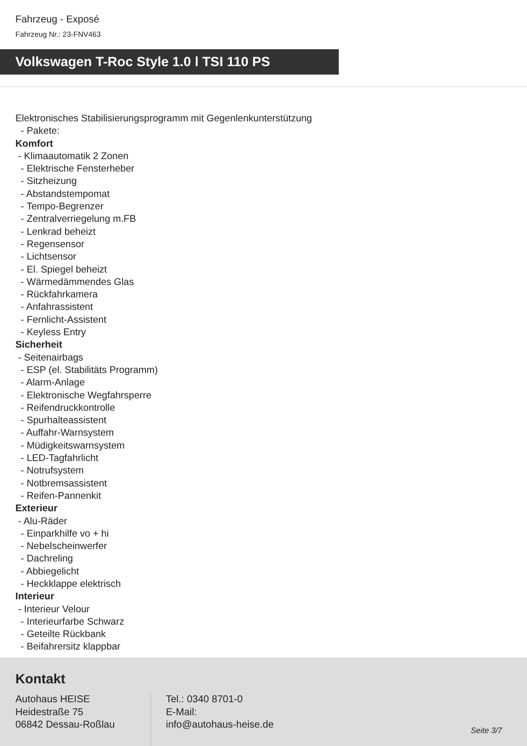Fahrzeug - Exposé
Fahrzeug Nr.: 23-FNV463
Volkswagen T-Roc Style 1.0 l TSI 110 PS
Elektronisches Stabilisierungsprogramm mit Gegenlenkunterstützung
- Pakete:
Komfort
- Klimaautomatik 2 Zonen
- Elektrische Fensterheber
- Sitzheizung
- Abstandstempomat
- Tempo-Begrenzer
- Zentralverriegelung m.FB
- Lenkrad beheizt
- Regensensor
- Lichtsensor
- El. Spiegel beheizt
- Wärmedämmendes Glas
- Rückfahrkamera
- Anfahrassistent
- Fernlicht-Assistent
- Keyless Entry
Sicherheit
- Seitenairbags
- ESP (el. Stabilitäts Programm)
- Alarm-Anlage
- Elektronische Wegfahrsperre
- Reifendruckkontrolle
- Spurhalteassistent
- Auffahr-Warnsystem
- Müdigkeitswarnsystem
- LED-Tagfahrlicht
- Notrufsystem
- Notbremsassistent
- Reifen-Pannenkit
Exterieur
- Alu-Räder
- Einparkhilfe vo + hi
- Nebelscheinwerfer
- Dachreling
- Abbiegelicht
- Heckklappe elektrisch
Interieur
- Interieur Velour
- Interieurfarbe Schwarz
- Geteilte Rückbank
- Beifahrersitz klappbar
Kontakt
Autohaus HEISE
Heidestraße 75
06842 Dessau-Roßlau
Tel.: 0340 8701-0
E-Mail:
info@autohaus-heise.de
Seite 3/7